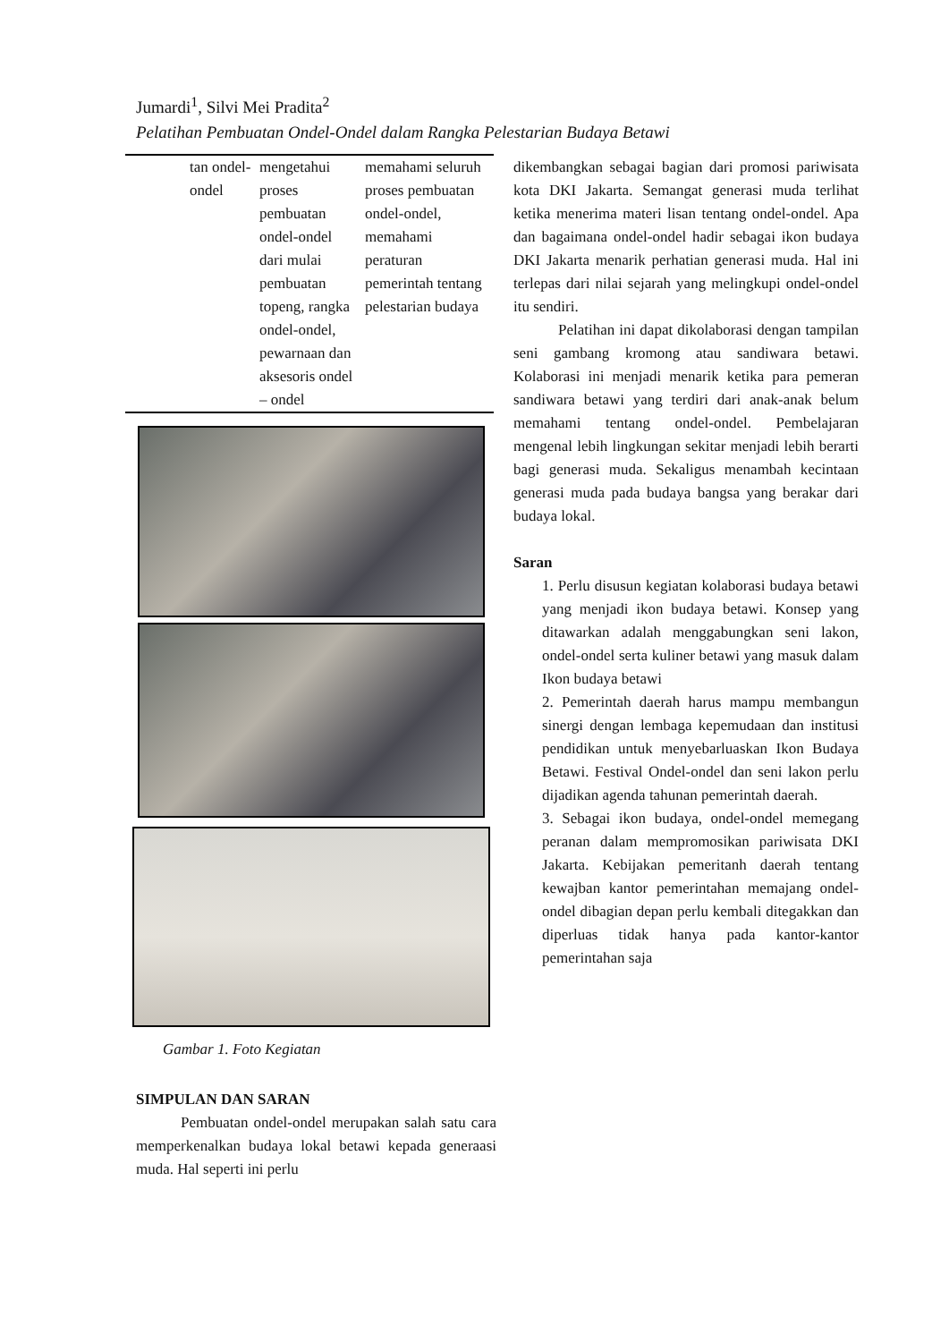Jumardi<sup>1</sup>, Silvi Mei Pradita<sup>2</sup>
Pelatihan Pembuatan Ondel-Ondel dalam Rangka Pelestarian Budaya Betawi
| | tan ondel-ondel | mengetahui proses pembuatan ondel-ondel dari mulai pembuatan topeng, rangka ondel-ondel, pewarnaan dan aksesoris ondel – ondel | memahami seluruh proses pembuatan ondel-ondel, memahami peraturan pemerintah tentang pelestarian budaya |
Gambar 1. Foto Kegiatan
SIMPULAN DAN SARAN
Pembuatan ondel-ondel merupakan salah satu cara memperkenalkan budaya lokal betawi kepada generaasi muda. Hal seperti ini perlu
dikembangkan sebagai bagian dari promosi pariwisata kota DKI Jakarta. Semangat generasi muda terlihat ketika menerima materi lisan tentang ondel-ondel. Apa dan bagaimana ondel-ondel hadir sebagai ikon budaya DKI Jakarta menarik perhatian generasi muda. Hal ini terlepas dari nilai sejarah yang melingkupi ondel-ondel itu sendiri.
Pelatihan ini dapat dikolaborasi dengan tampilan seni gambang kromong atau sandiwara betawi. Kolaborasi ini menjadi menarik ketika para pemeran sandiwara betawi yang terdiri dari anak-anak belum memahami tentang ondel-ondel. Pembelajaran mengenal lebih lingkungan sekitar menjadi lebih berarti bagi generasi muda. Sekaligus menambah kecintaan generasi muda pada budaya bangsa yang berakar dari budaya lokal.
Saran
1. Perlu disusun kegiatan kolaborasi budaya betawi yang menjadi ikon budaya betawi. Konsep yang ditawarkan adalah menggabungkan seni lakon, ondel-ondel serta kuliner betawi yang masuk dalam Ikon budaya betawi
2. Pemerintah daerah harus mampu membangun sinergi dengan lembaga kepemudaan dan institusi pendidikan untuk menyebarluaskan Ikon Budaya Betawi. Festival Ondel-ondel dan seni lakon perlu dijadikan agenda tahunan pemerintah daerah.
3. Sebagai ikon budaya, ondel-ondel memegang peranan dalam mempromosikan pariwisata DKI Jakarta. Kebijakan pemeritanh daerah tentang kewajban kantor pemerintahan memajang ondel-ondel dibagian depan perlu kembali ditegakkan dan diperluas tidak hanya pada kantor-kantor pemerintahan saja